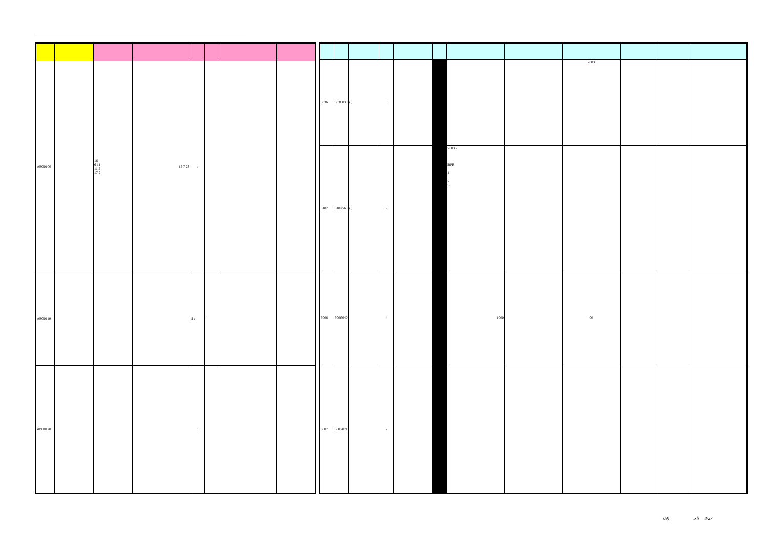| z0900100 | | 16 6 11 11 2 17 2 | 15 7 23 | b | | | |
| z0900110 | | | | d e | - | | |
| z0900120 | | | | c | | | |
| 5036 | 5036030 | ( ) | 3 | | | | | 2003 | | | |
| 5102 | 5102560 | ( ) | 56 | | | 2003 7 BPR 1 2 3 | | | | | |
| 5006 | 5006040 | | 4 | | | 1000 | | 00 | | | |
| 5007 | 5007071 | | 7 | | | | | | | | |
09) .xls 8/27